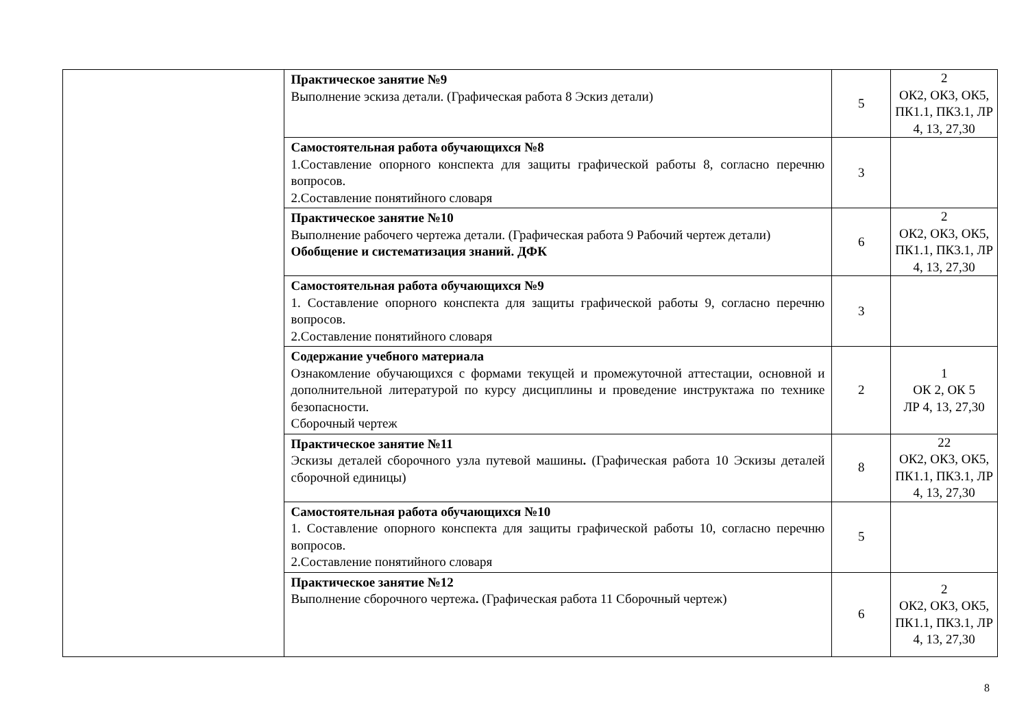| | Практическое занятие №9 Выполнение эскиза детали. (Графическая работа 8 Эскиз детали) | 5 | 2 ОК2, ОК3, ОК5, ПК1.1, ПК3.1, ЛР 4, 13, 27,30 |
| | Самостоятельная работа обучающихся №8 1.Составление опорного конспекта для защиты графической работы 8, согласно перечню вопросов. 2.Составление понятийного словаря | 3 | |
| | Практическое занятие №10 Выполнение рабочего чертежа детали. (Графическая работа 9 Рабочий чертеж детали) Обобщение и систематизация знаний. ДФК | 6 | 2 ОК2, ОК3, ОК5, ПК1.1, ПК3.1, ЛР 4, 13, 27,30 |
| | Самостоятельная работа обучающихся №9 1. Составление опорного конспекта для защиты графической работы 9, согласно перечню вопросов. 2.Составление понятийного словаря | 3 | |
| | Содержание учебного материала Ознакомление обучающихся с формами текущей и промежуточной аттестации, основной и дополнительной литературой по курсу дисциплины и проведение инструктажа по технике безопасности. Сборочный чертеж | 2 | 1 ОК 2, ОК 5 ЛР 4, 13, 27,30 |
| | Практическое занятие №11 Эскизы деталей сборочного узла путевой машины . (Графическая работа 10 Эскизы деталей сборочной единицы) | 8 | 22 ОК2, ОК3, ОК5, ПК1.1, ПК3.1, ЛР 4, 13, 27,30 |
| | Самостоятельная работа обучающихся №10 1. Составление опорного конспекта для защиты графической работы 10, согласно перечню вопросов. 2.Составление понятийного словаря | 5 | |
| | Практическое занятие №12 Выполнение сборочного чертежа . (Графическая работа 11 Сборочный чертеж) | 6 | 2 ОК2, ОК3, ОК5, ПК1.1, ПК3.1, ЛР 4, 13, 27,30 |
8